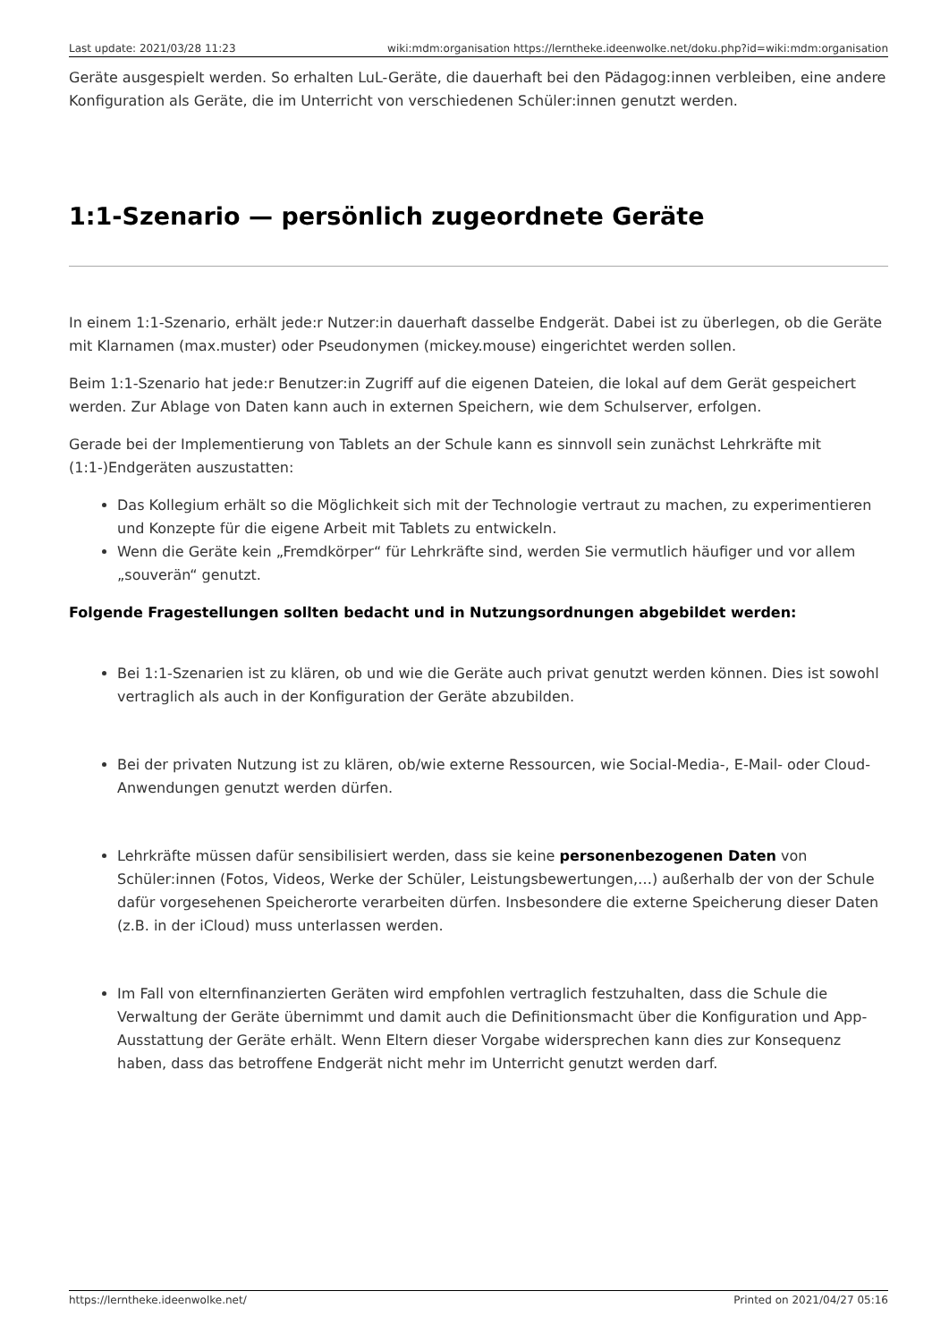Last update: 2021/03/28 11:23 wiki:mdm:organisation https://lerntheke.ideenwolke.net/doku.php?id=wiki:mdm:organisation
Geräte ausgespielt werden. So erhalten LuL-Geräte, die dauerhaft bei den Pädagog:innen verbleiben, eine andere Konfiguration als Geräte, die im Unterricht von verschiedenen Schüler:innen genutzt werden.
1:1-Szenario — persönlich zugeordnete Geräte
In einem 1:1-Szenario, erhält jede:r Nutzer:in dauerhaft dasselbe Endgerät. Dabei ist zu überlegen, ob die Geräte mit Klarnamen (max.muster) oder Pseudonymen (mickey.mouse) eingerichtet werden sollen.
Beim 1:1-Szenario hat jede:r Benutzer:in Zugriff auf die eigenen Dateien, die lokal auf dem Gerät gespeichert werden. Zur Ablage von Daten kann auch in externen Speichern, wie dem Schulserver, erfolgen.
Gerade bei der Implementierung von Tablets an der Schule kann es sinnvoll sein zunächst Lehrkräfte mit (1:1-)Endgeräten auszustatten:
Das Kollegium erhält so die Möglichkeit sich mit der Technologie vertraut zu machen, zu experimentieren und Konzepte für die eigene Arbeit mit Tablets zu entwickeln.
Wenn die Geräte kein „Fremdkörper“ für Lehrkräfte sind, werden Sie vermutlich häufiger und vor allem „souverän“ genutzt.
Folgende Fragestellungen sollten bedacht und in Nutzungsordnungen abgebildet werden:
Bei 1:1-Szenarien ist zu klären, ob und wie die Geräte auch privat genutzt werden können. Dies ist sowohl vertraglich als auch in der Konfiguration der Geräte abzubilden.
Bei der privaten Nutzung ist zu klären, ob/wie externe Ressourcen, wie Social-Media-, E-Mail- oder Cloud-Anwendungen genutzt werden dürfen.
Lehrkräfte müssen dafür sensibilisiert werden, dass sie keine personenbezogenen Daten von Schüler:innen (Fotos, Videos, Werke der Schüler, Leistungsbewertungen,…) außerhalb der von der Schule dafür vorgesehenen Speicherorte verarbeiten dürfen. Insbesondere die externe Speicherung dieser Daten (z.B. in der iCloud) muss unterlassen werden.
Im Fall von elternfinanzierten Geräten wird empfohlen vertraglich festzuhalten, dass die Schule die Verwaltung der Geräte übernimmt und damit auch die Definitionsmacht über die Konfiguration und App-Ausstattung der Geräte erhält. Wenn Eltern dieser Vorgabe widersprechen kann dies zur Konsequenz haben, dass das betroffene Endgerät nicht mehr im Unterricht genutzt werden darf.
https://lerntheke.ideenwolke.net/ Printed on 2021/04/27 05:16